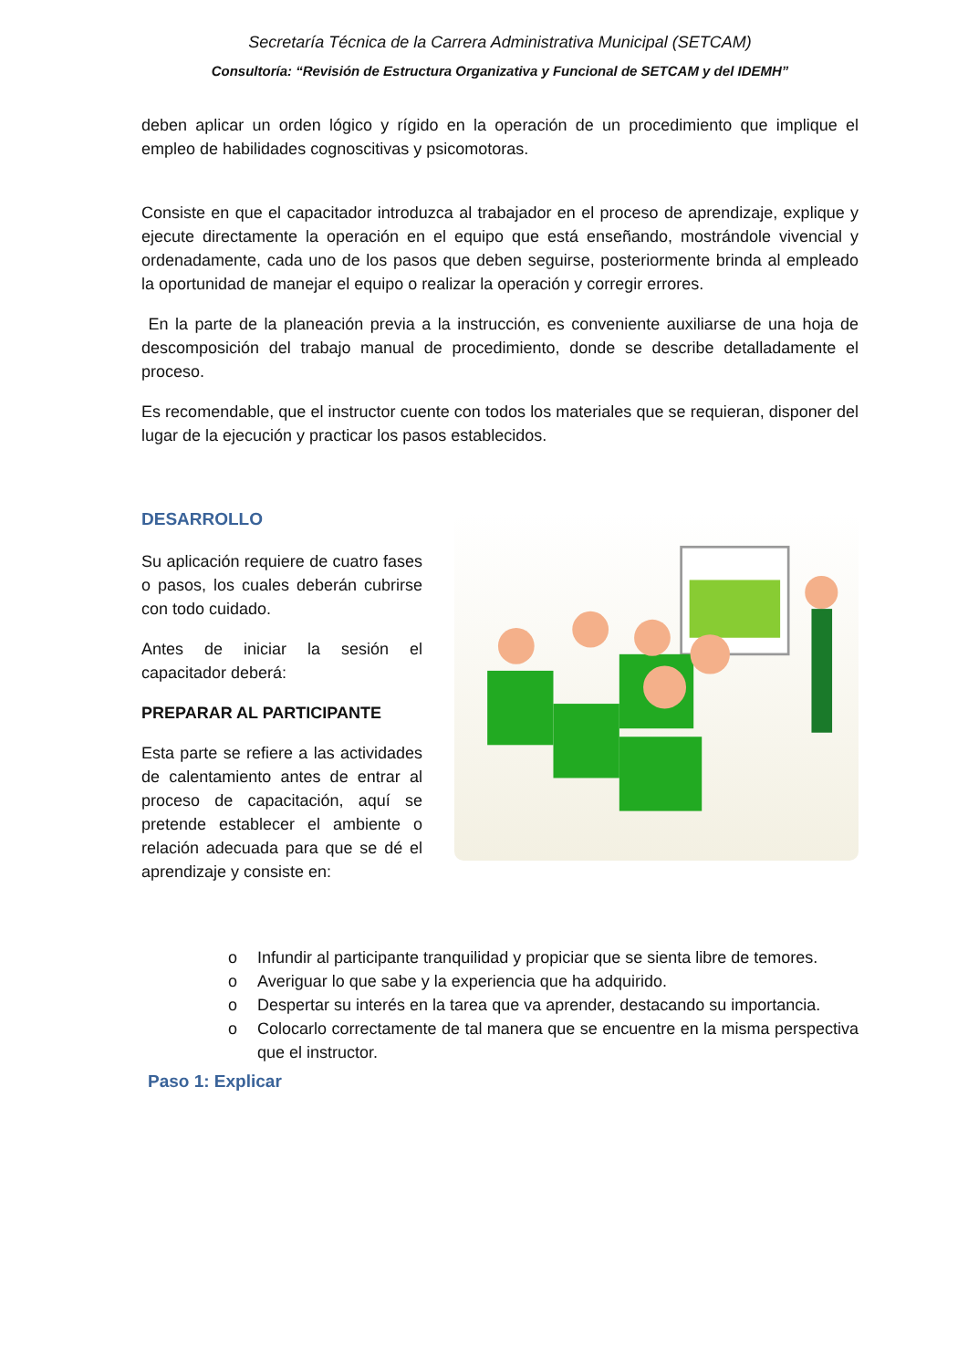Secretaría Técnica de la Carrera Administrativa Municipal (SETCAM)
Consultoría: “Revisión de Estructura Organizativa y Funcional de SETCAM y del IDEMH”
deben aplicar un orden lógico y rígido en la operación de un procedimiento que implique el empleo de habilidades cognoscitivas y psicomotoras.
Consiste en que el capacitador introduzca al trabajador en el proceso de aprendizaje, explique y ejecute directamente la operación en el equipo que está enseñando, mostrándole vivencial y ordenadamente, cada uno de los pasos que deben seguirse, posteriormente brinda al empleado la oportunidad de manejar el equipo o realizar la operación y corregir errores.
En la parte de la planeación previa a la instrucción, es conveniente auxiliarse de una hoja de descomposición del trabajo manual de procedimiento, donde se describe detalladamente el proceso.
Es recomendable, que el instructor cuente con todos los materiales que se requieran, disponer del lugar de la ejecución y practicar los pasos establecidos.
DESARROLLO
Su aplicación requiere de cuatro fases o pasos, los cuales deberán cubrirse con todo cuidado.
Antes de iniciar la sesión el capacitador deberá:
PREPARAR AL PARTICIPANTE
Esta parte se refiere a las actividades de calentamiento antes de entrar al proceso de capacitación, aquí se pretende establecer el ambiente o relación adecuada para que se dé el aprendizaje y consiste en:
o Infundir al participante tranquilidad y propiciar que se sienta libre de temores.
o Averiguar lo que sabe y la experiencia que ha adquirido.
o Despertar su interés en la tarea que va aprender, destacando su importancia.
o Colocarlo correctamente de tal manera que se encuentre en la misma perspectiva que el instructor.
Paso 1: Explicar